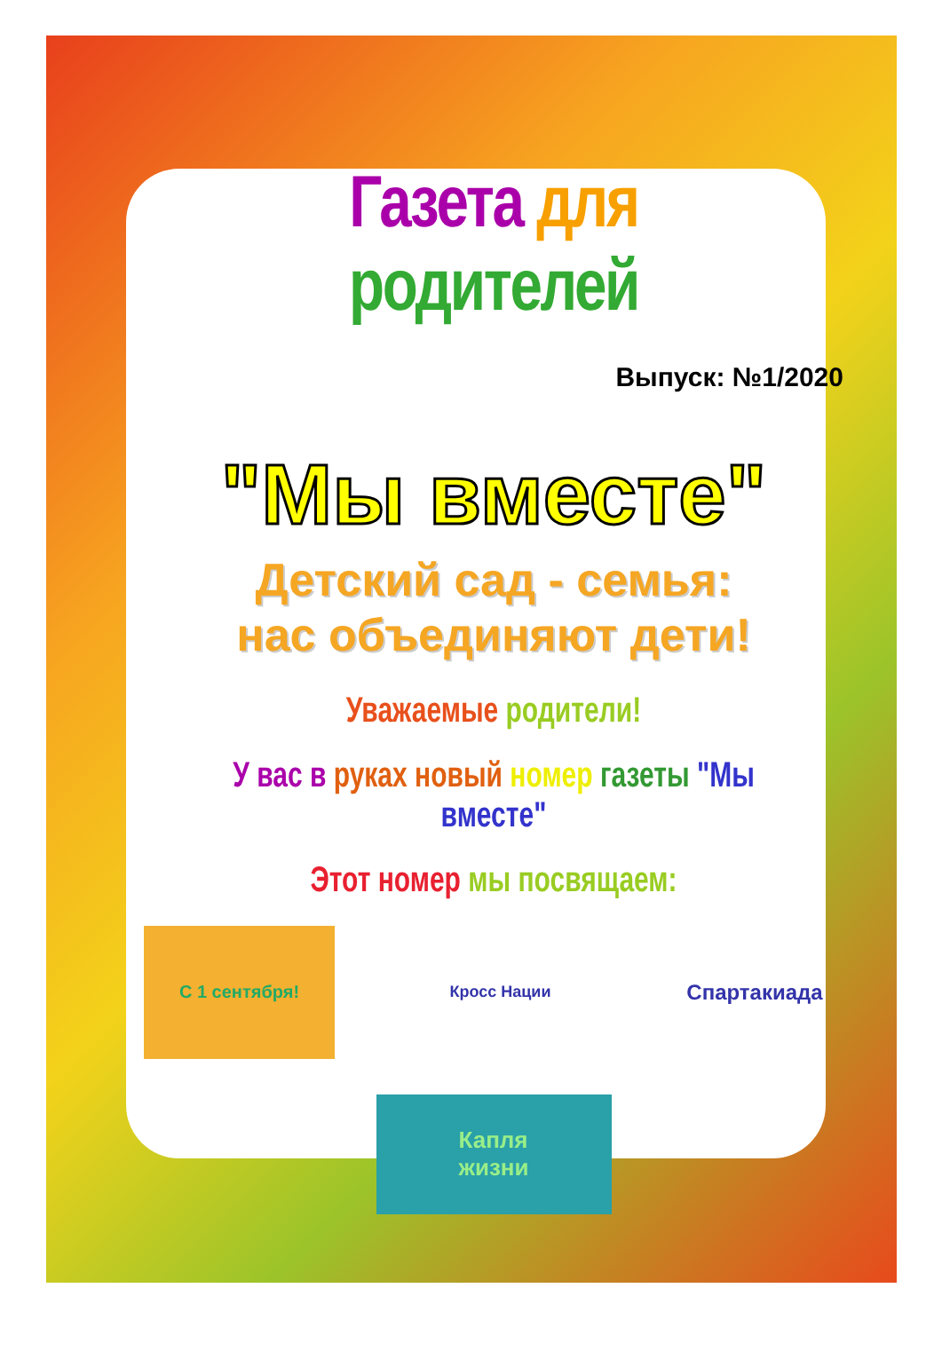Газета для родителей
Выпуск: №1/2020
"Мы вместе"
Детский сад - семья:
нас объединяют дети!
Уважаемые родители!
У вас в руках новый номер газеты "Мы вместе"
Этот номер мы посвящаем:
С 1 сентября!
Кросс Нации
Спартакиада
Капля
жизни